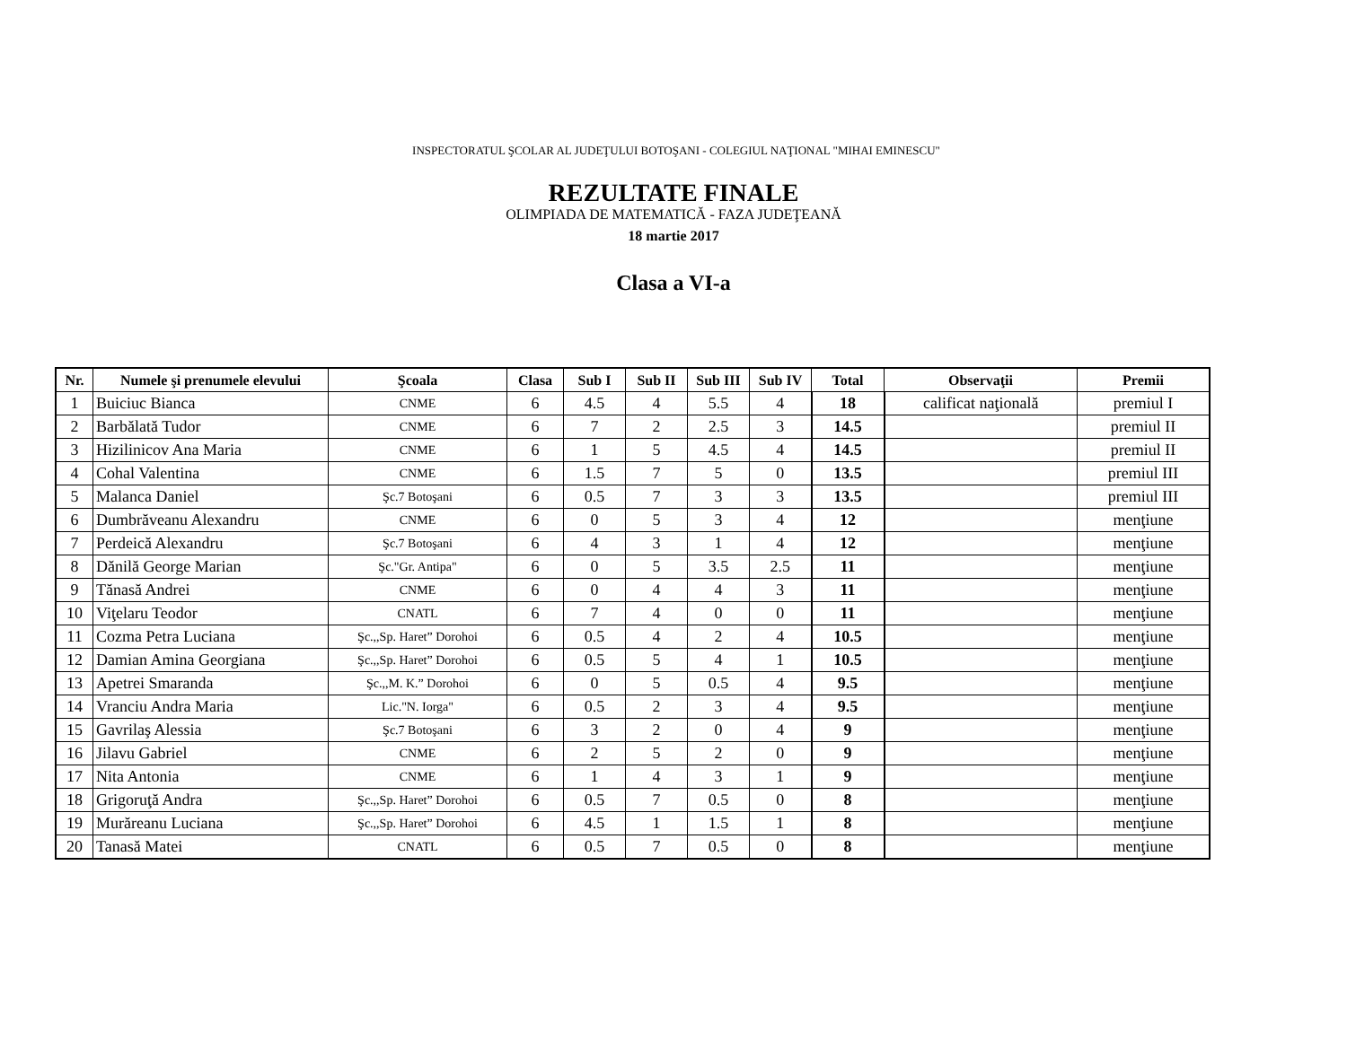INSPECTORATUL ŞCOLAR AL JUDEŢULUI BOTOŞANI - COLEGIUL NAŢIONAL "MIHAI EMINESCU"
REZULTATE FINALE
OLIMPIADA DE MATEMATICĂ - FAZA JUDEŢEANĂ
18 martie 2017
Clasa a VI-a
| Nr. | Numele şi prenumele elevului | Şcoala | Clasa | Sub I | Sub II | Sub III | Sub IV | Total | Observaţii | Premii |
| --- | --- | --- | --- | --- | --- | --- | --- | --- | --- | --- |
| 1 | Buiciuc Bianca | CNME | 6 | 4.5 | 4 | 5.5 | 4 | 18 | calificat naţională | premiul I |
| 2 | Barbălată Tudor | CNME | 6 | 7 | 2 | 2.5 | 3 | 14.5 | | premiul II |
| 3 | Hizilinicov Ana Maria | CNME | 6 | 1 | 5 | 4.5 | 4 | 14.5 | | premiul II |
| 4 | Cohal Valentina | CNME | 6 | 1.5 | 7 | 5 | 0 | 13.5 | | premiul III |
| 5 | Malanca Daniel | Şc.7 Botoşani | 6 | 0.5 | 7 | 3 | 3 | 13.5 | | premiul III |
| 6 | Dumbrăveanu Alexandru | CNME | 6 | 0 | 5 | 3 | 4 | 12 | | menţiune |
| 7 | Perdeică Alexandru | Şc.7 Botoşani | 6 | 4 | 3 | 1 | 4 | 12 | | menţiune |
| 8 | Dănilă George Marian | Şc."Gr. Antipa" | 6 | 0 | 5 | 3.5 | 2.5 | 11 | | menţiune |
| 9 | Tănasă Andrei | CNME | 6 | 0 | 4 | 4 | 3 | 11 | | menţiune |
| 10 | Viţelaru Teodor | CNATL | 6 | 7 | 4 | 0 | 0 | 11 | | menţiune |
| 11 | Cozma Petra Luciana | Şc.,,Sp. Haret” Dorohoi | 6 | 0.5 | 4 | 2 | 4 | 10.5 | | menţiune |
| 12 | Damian Amina Georgiana | Şc.,,Sp. Haret” Dorohoi | 6 | 0.5 | 5 | 4 | 1 | 10.5 | | menţiune |
| 13 | Apetrei Smaranda | Şc.,,M. K.” Dorohoi | 6 | 0 | 5 | 0.5 | 4 | 9.5 | | menţiune |
| 14 | Vranciu Andra Maria | Lic."N. Iorga" | 6 | 0.5 | 2 | 3 | 4 | 9.5 | | menţiune |
| 15 | Gavrilaş Alessia | Şc.7 Botoşani | 6 | 3 | 2 | 0 | 4 | 9 | | menţiune |
| 16 | Jilavu Gabriel | CNME | 6 | 2 | 5 | 2 | 0 | 9 | | menţiune |
| 17 | Nita Antonia | CNME | 6 | 1 | 4 | 3 | 1 | 9 | | menţiune |
| 18 | Grigoruţă Andra | Şc.,,Sp. Haret” Dorohoi | 6 | 0.5 | 7 | 0.5 | 0 | 8 | | menţiune |
| 19 | Murăreanu Luciana | Şc.,,Sp. Haret” Dorohoi | 6 | 4.5 | 1 | 1.5 | 1 | 8 | | menţiune |
| 20 | Tanasă Matei | CNATL | 6 | 0.5 | 7 | 0.5 | 0 | 8 | | menţiune |